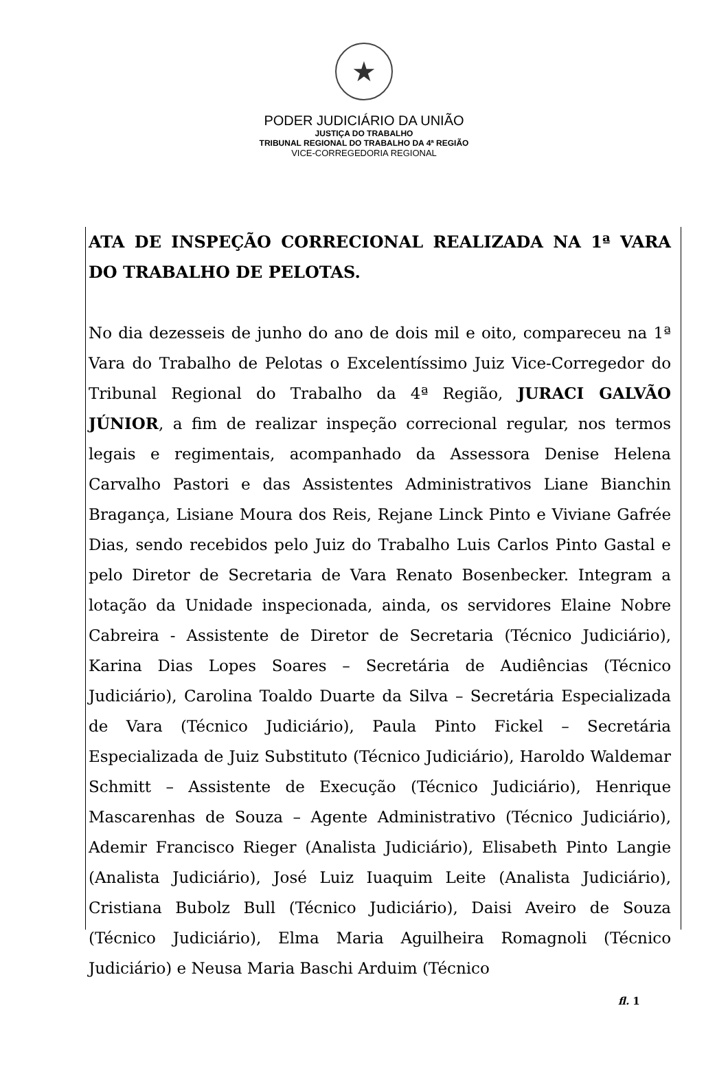★
PODER JUDICIÁRIO DA UNIÃO
JUSTIÇA DO TRABALHO
TRIBUNAL REGIONAL DO TRABALHO DA 4ª REGIÃO
VICE-CORREGEDORIA REGIONAL
ATA DE INSPEÇÃO CORRECIONAL REALIZADA NA 1ª VARA DO TRABALHO DE PELOTAS.
No dia dezesseis de junho do ano de dois mil e oito, compareceu na 1ª Vara do Trabalho de Pelotas o Excelentíssimo Juiz Vice-Corregedor do Tribunal Regional do Trabalho da 4ª Região, JURACI GALVÃO JÚNIOR, a fim de realizar inspeção correcional regular, nos termos legais e regimentais, acompanhado da Assessora Denise Helena Carvalho Pastori e das Assistentes Administrativos Liane Bianchin Bragança, Lisiane Moura dos Reis, Rejane Linck Pinto e Viviane Gafrée Dias, sendo recebidos pelo Juiz do Trabalho Luis Carlos Pinto Gastal e pelo Diretor de Secretaria de Vara Renato Bosenbecker. Integram a lotação da Unidade inspecionada, ainda, os servidores Elaine Nobre Cabreira - Assistente de Diretor de Secretaria (Técnico Judiciário), Karina Dias Lopes Soares – Secretária de Audiências (Técnico Judiciário), Carolina Toaldo Duarte da Silva – Secretária Especializada de Vara (Técnico Judiciário), Paula Pinto Fickel – Secretária Especializada de Juiz Substituto (Técnico Judiciário), Haroldo Waldemar Schmitt – Assistente de Execução (Técnico Judiciário), Henrique Mascarenhas de Souza – Agente Administrativo (Técnico Judiciário), Ademir Francisco Rieger (Analista Judiciário), Elisabeth Pinto Langie (Analista Judiciário), José Luiz Iuaquim Leite (Analista Judiciário), Cristiana Bubolz Bull (Técnico Judiciário), Daisi Aveiro de Souza (Técnico Judiciário), Elma Maria Aguilheira Romagnoli (Técnico Judiciário) e Neusa Maria Baschi Arduim (Técnico
fl. 1